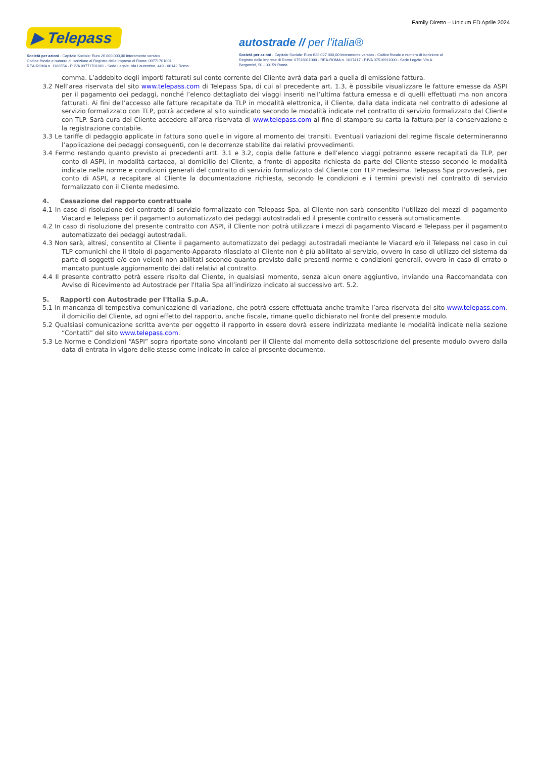Family Diretto – Unicum ED Aprile 2024
▶ Telepass
Società per azioni - Capitale Sociale: Euro 26.000.000,00 interamente versato
Codice fiscale e numero di iscrizione al Registro delle Imprese di Roma: 09771701001
REA-ROMA n. 1188554 - P. IVA 09771701001 - Sede Legale: Via Laurentina, 449 - 00142 Roma
autostrade // per l'italia®
Società per azioni - Capitale Sociale: Euro 622.027.000,00 interamente versato - Codice fiscale e numero di iscrizione al Registro delle Imprese di Roma: 07516911000 - REA-ROMA n. 1037417 - P.IVA 07516911000 - Sede Legale: Via A. Bergamini, 50 - 00159 Roma
comma. L’addebito degli importi fatturati sul conto corrente del Cliente avrà data pari a quella di emissione fattura.
3.2 Nell’area riservata del sito www.telepass.com di Telepass Spa, di cui al precedente art. 1.3, è possibile visualizzare le fatture emesse da ASPI per il pagamento dei pedaggi, nonché l’elenco dettagliato dei viaggi inseriti nell’ultima fattura emessa e di quelli effettuati ma non ancora fatturati. Ai fini dell’accesso alle fatture recapitate da TLP in modalità elettronica, il Cliente, dalla data indicata nel contratto di adesione al servizio formalizzato con TLP, potrà accedere al sito suindicato secondo le modalità indicate nel contratto di servizio formalizzato dal Cliente con TLP. Sarà cura del Cliente accedere all'area riservata di www.telepass.com al fine di stampare su carta la fattura per la conservazione e la registrazione contabile.
3.3 Le tariffe di pedaggio applicate in fattura sono quelle in vigore al momento dei transiti. Eventuali variazioni del regime fiscale determineranno l’applicazione dei pedaggi conseguenti, con le decorrenze stabilite dai relativi provvedimenti.
3.4 Fermo restando quanto previsto ai precedenti artt. 3.1 e 3.2, copia delle fatture e dell’elenco viaggi potranno essere recapitati da TLP, per conto di ASPI, in modalità cartacea, al domicilio del Cliente, a fronte di apposita richiesta da parte del Cliente stesso secondo le modalità indicate nelle norme e condizioni generali del contratto di servizio formalizzato dal Cliente con TLP medesima. Telepass Spa provvederà, per conto di ASPI, a recapitare al Cliente la documentazione richiesta, secondo le condizioni e i termini previsti nel contratto di servizio formalizzato con il Cliente medesimo.
4. Cessazione del rapporto contrattuale
4.1 In caso di risoluzione del contratto di servizio formalizzato con Telepass Spa, al Cliente non sarà consentito l’utilizzo dei mezzi di pagamento Viacard e Telepass per il pagamento automatizzato dei pedaggi autostradali ed il presente contratto cesserà automaticamente.
4.2 In caso di risoluzione del presente contratto con ASPI, il Cliente non potrà utilizzare i mezzi di pagamento Viacard e Telepass per il pagamento automatizzato dei pedaggi autostradali.
4.3 Non sarà, altresì, consentito al Cliente il pagamento automatizzato dei pedaggi autostradali mediante le Viacard e/o il Telepass nel caso in cui TLP comunichi che il titolo di pagamento-Apparato rilasciato al Cliente non è più abilitato al servizio, ovvero in caso di utilizzo del sistema da parte di soggetti e/o con veicoli non abilitati secondo quanto previsto dalle presenti norme e condizioni generali, ovvero in caso di errato o mancato puntuale aggiornamento dei dati relativi al contratto.
4.4 Il presente contratto potrà essere risolto dal Cliente, in qualsiasi momento, senza alcun onere aggiuntivo, inviando una Raccomandata con Avviso di Ricevimento ad Autostrade per l'Italia Spa all’indirizzo indicato al successivo art. 5.2.
5. Rapporti con Autostrade per l'Italia S.p.A.
5.1 In mancanza di tempestiva comunicazione di variazione, che potrà essere effettuata anche tramite l’area riservata del sito www.telepass.com, il domicilio del Cliente, ad ogni effetto del rapporto, anche fiscale, rimane quello dichiarato nel fronte del presente modulo.
5.2 Qualsiasi comunicazione scritta avente per oggetto il rapporto in essere dovrà essere indirizzata mediante le modalità indicate nella sezione “Contatti” del sito www.telepass.com.
5.3 Le Norme e Condizioni “ASPI” sopra riportate sono vincolanti per il Cliente dal momento della sottoscrizione del presente modulo ovvero dalla data di entrata in vigore delle stesse come indicato in calce al presente documento.